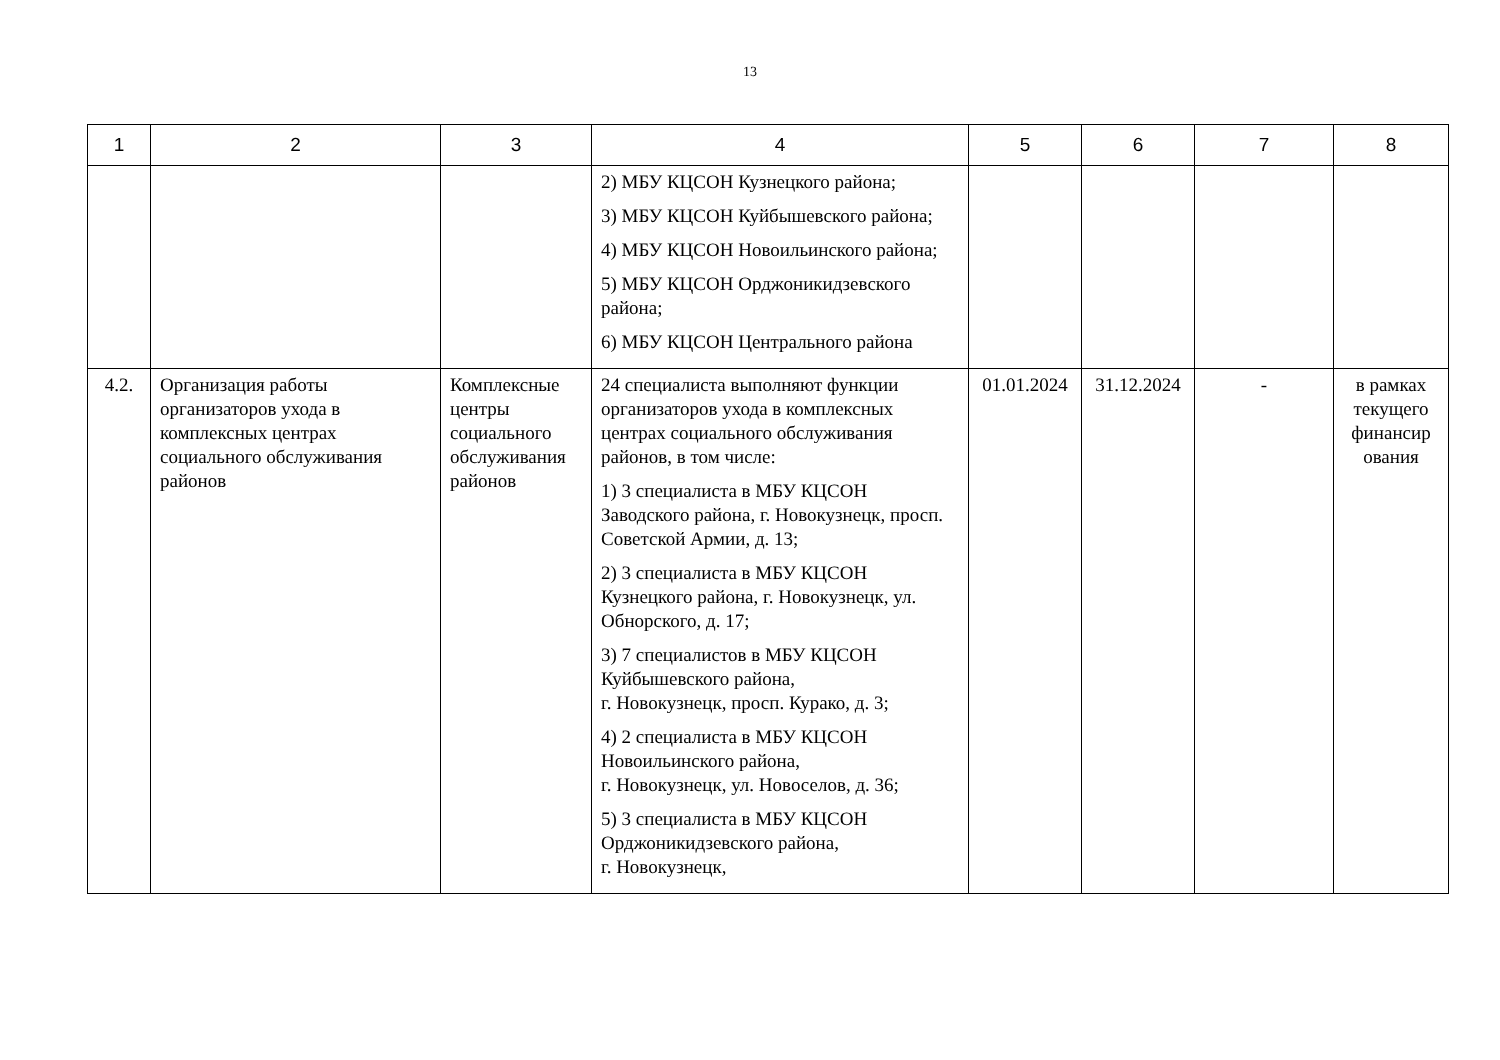13
| 1 | 2 | 3 | 4 | 5 | 6 | 7 | 8 |
| --- | --- | --- | --- | --- | --- | --- | --- |
| | | | 2) МБУ КЦСОН Кузнецкого района; 3) МБУ КЦСОН Куйбышевского района; 4) МБУ КЦСОН Новоильинского района; 5) МБУ КЦСОН Орджоникидзевского района; 6) МБУ КЦСОН Центрального района | | | | |
| 4.2. | Организация работы организаторов ухода в комплексных центрах социального обслуживания районов | Комплексные центры социального обслуживания районов | 24 специалиста выполняют функции организаторов ухода в комплексных центрах социального обслуживания районов, в том числе: 1) 3 специалиста в МБУ КЦСОН Заводского района, г. Новокузнецк, просп. Советской Армии, д. 13; 2) 3 специалиста в МБУ КЦСОН Кузнецкого района, г. Новокузнецк, ул. Обнорского, д. 17; 3) 7 специалистов в МБУ КЦСОН Куйбышевского района, г. Новокузнецк, просп. Курако, д. 3; 4) 2 специалиста в МБУ КЦСОН Новоильинского района, г. Новокузнецк, ул. Новоселов, д. 36; 5) 3 специалиста в МБУ КЦСОН Орджоникидзевского района, г. Новокузнецк, | 01.01.2024 | 31.12.2024 | - | в рамках текущего финансир ования |